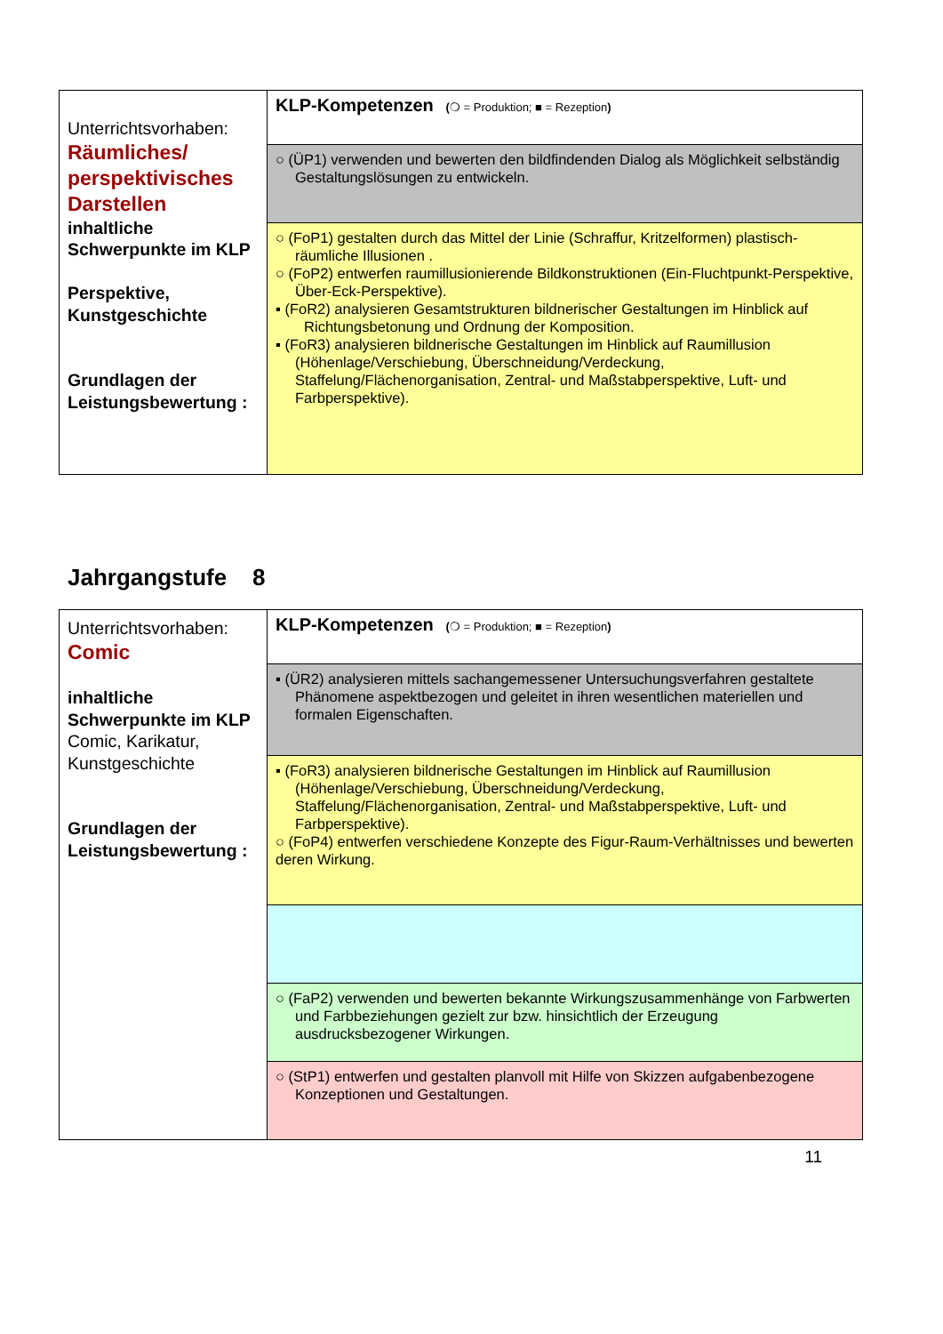| Unterrichtsvorhaben: Räumliches/ perspektivisches Darstellen inhaltliche Schwerpunkte im KLP Perspektive, Kunstgeschichte Grundlagen der Leistungsbewertung : | KLP-Kompetenzen ( ❍ = Produktion; ■ = Rezeption ) |
| | ○ (ÜP1) verwenden und bewerten den bildfindenden Dialog als Möglichkeit selbständig Gestaltungslösungen zu entwickeln. |
| | ○ (FoP1) gestalten durch das Mittel der Linie (Schraffur, Kritzelformen) plastisch-räumliche Illusionen . ○ (FoP2) entwerfen raumillusionierende Bildkonstruktionen (Ein-Fluchtpunkt-Perspektive, Über-Eck-Perspektive). ▪ (FoR2) analysieren Gesamtstrukturen bildnerischer Gestaltungen im Hinblick auf Richtungsbetonung und Ordnung der Komposition. ▪ (FoR3) analysieren bildnerische Gestaltungen im Hinblick auf Raumillusion (Höhenlage/Verschiebung, Überschneidung/Verdeckung, Staffelung/Flächenorganisation, Zentral- und Maßstabperspektive, Luft- und Farbperspektive). |
Jahrgangstufe 8
| Unterrichtsvorhaben: Comic inhaltliche Schwerpunkte im KLP Comic, Karikatur, Kunstgeschichte Grundlagen der Leistungsbewertung : | KLP-Kompetenzen ( ❍ = Produktion; ■ = Rezeption ) |
| | ▪ (ÜR2) analysieren mittels sachangemessener Untersuchungsverfahren gestaltete Phänomene aspektbezogen und geleitet in ihren wesentlichen materiellen und formalen Eigenschaften. |
| | ▪ (FoR3) analysieren bildnerische Gestaltungen im Hinblick auf Raumillusion (Höhenlage/Verschiebung, Überschneidung/Verdeckung, Staffelung/Flächenorganisation, Zentral- und Maßstabperspektive, Luft- und Farbperspektive). ○ (FoP4) entwerfen verschiedene Konzepte des Figur-Raum-Verhältnisses und bewerten deren Wirkung. |
| | ○ (FaP2) verwenden und bewerten bekannte Wirkungszusammenhänge von Farbwerten und Farbbeziehungen gezielt zur bzw. hinsichtlich der Erzeugung ausdrucksbezogener Wirkungen. |
| | ○ (StP1) entwerfen und gestalten planvoll mit Hilfe von Skizzen aufgabenbezogene Konzeptionen und Gestaltungen. |
11